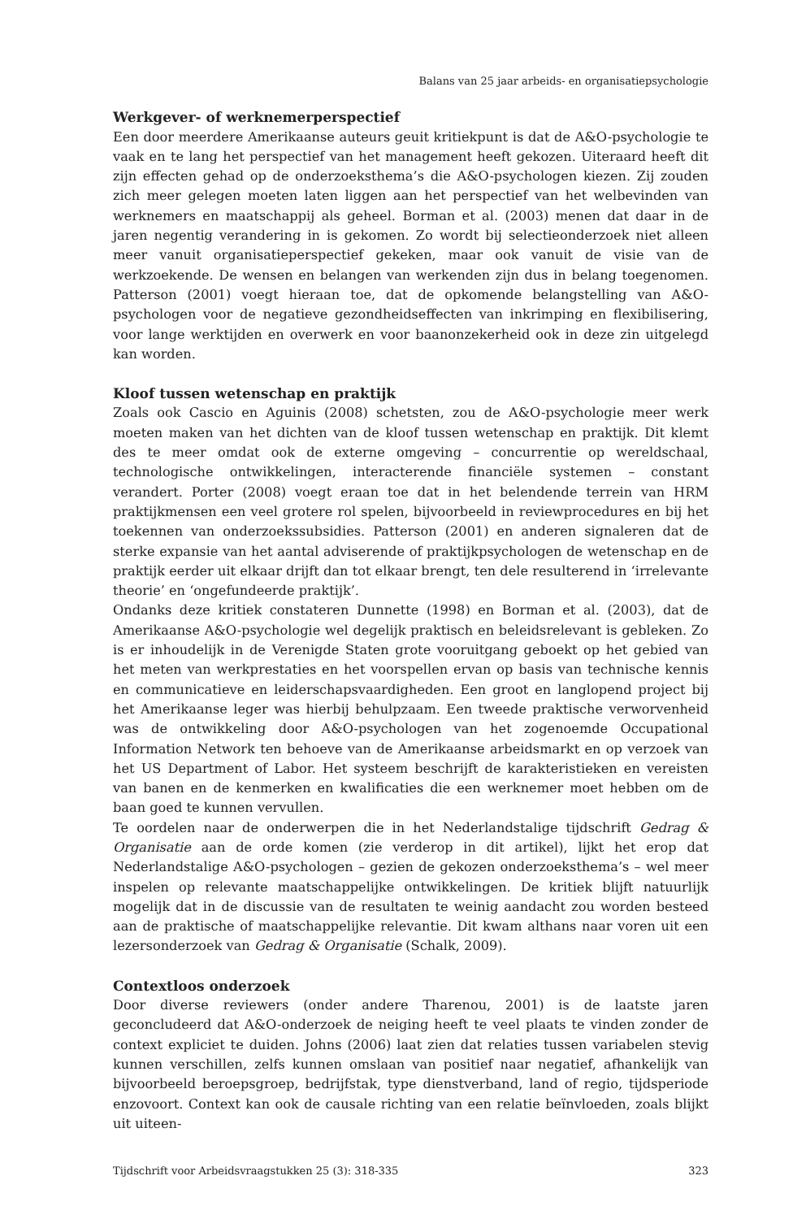Balans van 25 jaar arbeids- en organisatiepsychologie
Werkgever- of werknemerperspectief
Een door meerdere Amerikaanse auteurs geuit kritiekpunt is dat de A&O-psychologie te vaak en te lang het perspectief van het management heeft gekozen. Uiteraard heeft dit zijn effecten gehad op de onderzoeksthema’s die A&O-psychologen kiezen. Zij zouden zich meer gelegen moeten laten liggen aan het perspectief van het welbevinden van werknemers en maatschappij als geheel. Borman et al. (2003) menen dat daar in de jaren negentig verandering in is gekomen. Zo wordt bij selectieonderzoek niet alleen meer vanuit organisatieperspectief gekeken, maar ook vanuit de visie van de werkzoekende. De wensen en belangen van werkenden zijn dus in belang toegenomen. Patterson (2001) voegt hieraan toe, dat de opkomende belangstelling van A&O-psychologen voor de negatieve gezondheidseffecten van inkrimping en flexibilisering, voor lange werktijden en overwerk en voor baanonzekerheid ook in deze zin uitgelegd kan worden.
Kloof tussen wetenschap en praktijk
Zoals ook Cascio en Aguinis (2008) schetsten, zou de A&O-psychologie meer werk moeten maken van het dichten van de kloof tussen wetenschap en praktijk. Dit klemt des te meer omdat ook de externe omgeving – concurrentie op wereldschaal, technologische ontwikkelingen, interacterende financiële systemen – constant verandert. Porter (2008) voegt eraan toe dat in het belendende terrein van HRM praktijkmensen een veel grotere rol spelen, bijvoorbeeld in reviewprocedures en bij het toekennen van onderzoekssubsidies. Patterson (2001) en anderen signaleren dat de sterke expansie van het aantal adviserende of praktijkpsychologen de wetenschap en de praktijk eerder uit elkaar drijft dan tot elkaar brengt, ten dele resulterend in ‘irrelevante theorie’ en ‘ongefundeerde praktijk’.
Ondanks deze kritiek constateren Dunnette (1998) en Borman et al. (2003), dat de Amerikaanse A&O-psychologie wel degelijk praktisch en beleidsrelevant is gebleken. Zo is er inhoudelijk in de Verenigde Staten grote vooruitgang geboekt op het gebied van het meten van werkprestaties en het voorspellen ervan op basis van technische kennis en communicatieve en leiderschapsvaardigheden. Een groot en langlopend project bij het Amerikaanse leger was hierbij behulpzaam. Een tweede praktische verworvenheid was de ontwikkeling door A&O-psychologen van het zogenoemde Occupational Information Network ten behoeve van de Amerikaanse arbeidsmarkt en op verzoek van het US Department of Labor. Het systeem beschrijft de karakteristieken en vereisten van banen en de kenmerken en kwalificaties die een werknemer moet hebben om de baan goed te kunnen vervullen.
Te oordelen naar de onderwerpen die in het Nederlandstalige tijdschrift Gedrag & Organisatie aan de orde komen (zie verderop in dit artikel), lijkt het erop dat Nederlandstalige A&O-psychologen – gezien de gekozen onderzoeksthema’s – wel meer inspelen op relevante maatschappelijke ontwikkelingen. De kritiek blijft natuurlijk mogelijk dat in de discussie van de resultaten te weinig aandacht zou worden besteed aan de praktische of maatschappelijke relevantie. Dit kwam althans naar voren uit een lezersonderzoek van Gedrag & Organisatie (Schalk, 2009).
Contextloos onderzoek
Door diverse reviewers (onder andere Tharenou, 2001) is de laatste jaren geconcludeerd dat A&O-onderzoek de neiging heeft te veel plaats te vinden zonder de context expliciet te duiden. Johns (2006) laat zien dat relaties tussen variabelen stevig kunnen verschillen, zelfs kunnen omslaan van positief naar negatief, afhankelijk van bijvoorbeeld beroepsgroep, bedrijfstak, type dienstverband, land of regio, tijdsperiode enzovoort. Context kan ook de causale richting van een relatie beïnvloeden, zoals blijkt uit uiteen-
Tijdschrift voor Arbeidsvraagstukken 25 (3): 318-335 323